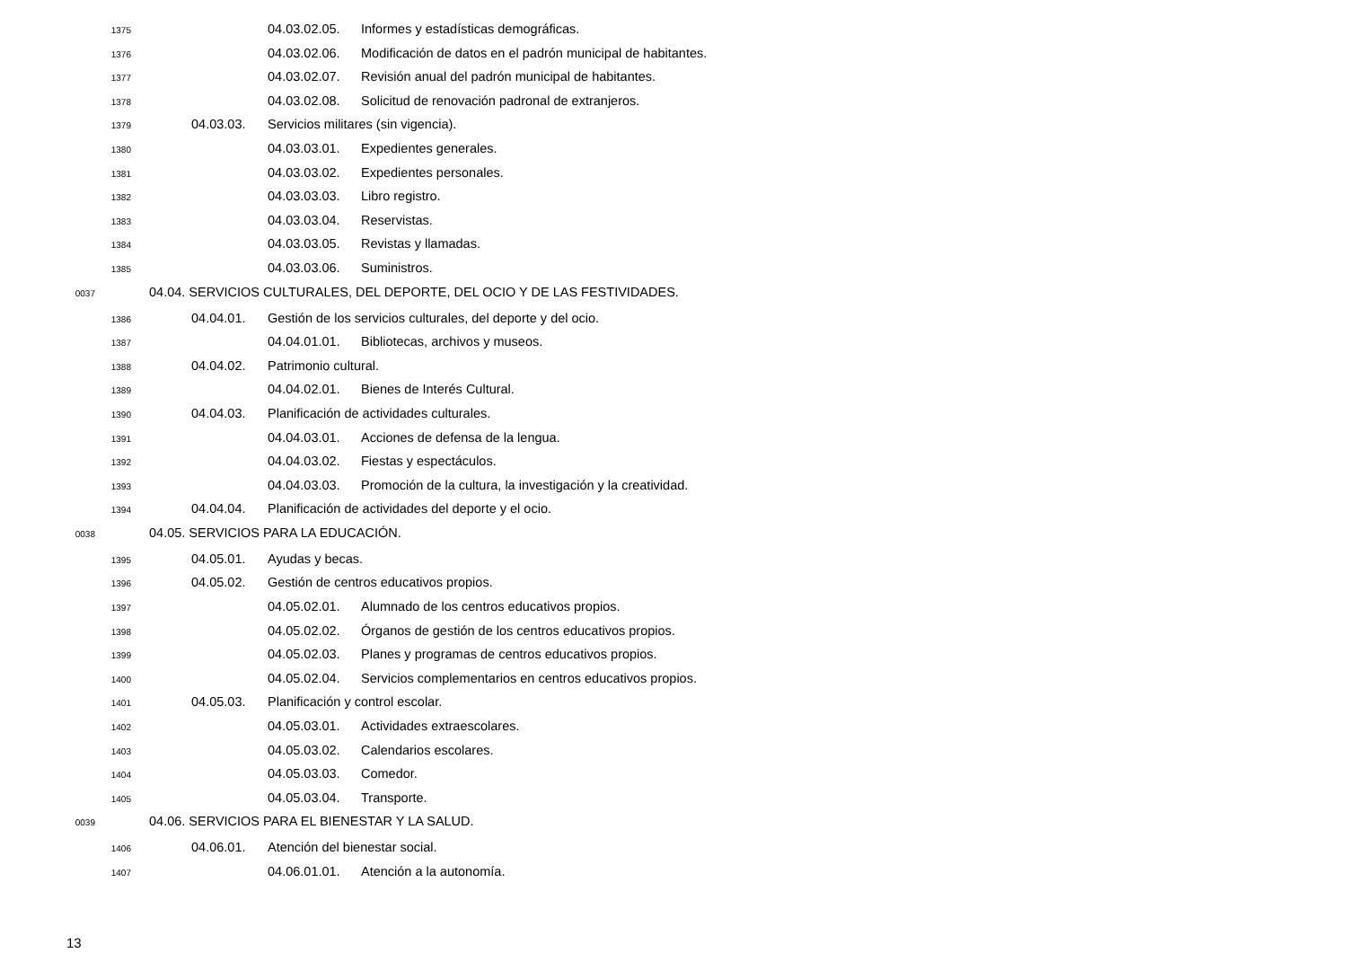1375 04.03.02.05. Informes y estadísticas demográficas.
1376 04.03.02.06. Modificación de datos en el padrón municipal de habitantes.
1377 04.03.02.07. Revisión anual del padrón municipal de habitantes.
1378 04.03.02.08. Solicitud de renovación padronal de extranjeros.
1379 04.03.03. Servicios militares (sin vigencia).
1380 04.03.03.01. Expedientes generales.
1381 04.03.03.02. Expedientes personales.
1382 04.03.03.03. Libro registro.
1383 04.03.03.04. Reservistas.
1384 04.03.03.05. Revistas y llamadas.
1385 04.03.03.06. Suministros.
0037 04.04. SERVICIOS CULTURALES, DEL DEPORTE, DEL OCIO Y DE LAS FESTIVIDADES.
1386 04.04.01. Gestión de los servicios culturales, del deporte y del ocio.
1387 04.04.01.01. Bibliotecas, archivos y museos.
1388 04.04.02. Patrimonio cultural.
1389 04.04.02.01. Bienes de Interés Cultural.
1390 04.04.03. Planificación de actividades culturales.
1391 04.04.03.01. Acciones de defensa de la lengua.
1392 04.04.03.02. Fiestas y espectáculos.
1393 04.04.03.03. Promoción de la cultura, la investigación y la creatividad.
1394 04.04.04. Planificación de actividades del deporte y el ocio.
0038 04.05. SERVICIOS PARA LA EDUCACIÓN.
1395 04.05.01. Ayudas y becas.
1396 04.05.02. Gestión de centros educativos propios.
1397 04.05.02.01. Alumnado de los centros educativos propios.
1398 04.05.02.02. Órganos de gestión de los centros educativos propios.
1399 04.05.02.03. Planes y programas de centros educativos propios.
1400 04.05.02.04. Servicios complementarios en centros educativos propios.
1401 04.05.03. Planificación y control escolar.
1402 04.05.03.01. Actividades extraescolares.
1403 04.05.03.02. Calendarios escolares.
1404 04.05.03.03. Comedor.
1405 04.05.03.04. Transporte.
0039 04.06. SERVICIOS PARA EL BIENESTAR Y LA SALUD.
1406 04.06.01. Atención del bienestar social.
1407 04.06.01.01. Atención a la autonomía.
13